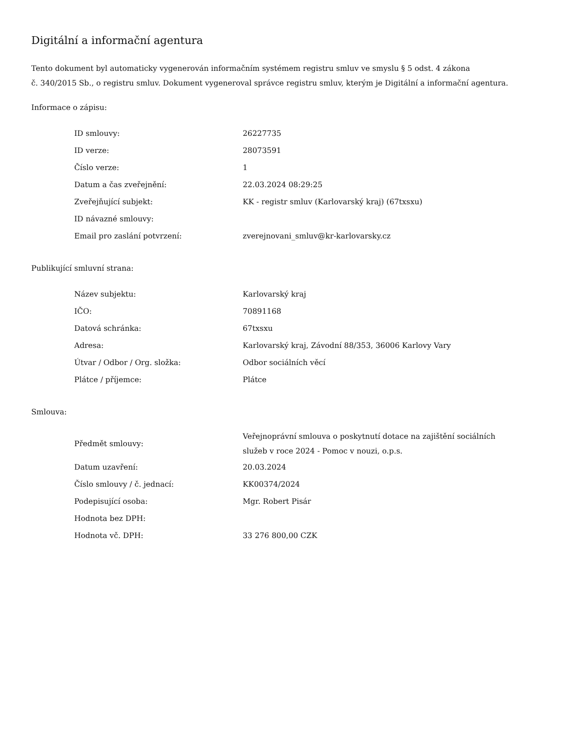Digitální a informační agentura
Tento dokument byl automaticky vygenerován informačním systémem registru smluv ve smyslu § 5 odst. 4 zákona
č. 340/2015 Sb., o registru smluv. Dokument vygeneroval správce registru smluv, kterým je Digitální a informační agentura.
Informace o zápisu:
| ID smlouvy: | 26227735 |
| ID verze: | 28073591 |
| Číslo verze: | 1 |
| Datum a čas zveřejnění: | 22.03.2024 08:29:25 |
| Zveřejňující subjekt: | KK - registr smluv (Karlovarský kraj) (67txsxu) |
| ID návazné smlouvy: | |
| Email pro zaslání potvrzení: | zverejnovani_smluv@kr-karlovarsky.cz |
Publikující smluvní strana:
| Název subjektu: | Karlovarský kraj |
| IČO: | 70891168 |
| Datová schránka: | 67txsxu |
| Adresa: | Karlovarský kraj, Závodní 88/353, 36006 Karlovy Vary |
| Útvar / Odbor / Org. složka: | Odbor sociálních věcí |
| Plátce / příjemce: | Plátce |
Smlouva:
| Předmět smlouvy: | Veřejnoprávní smlouva o poskytnutí dotace na zajištění sociálních služeb v roce 2024 - Pomoc v nouzi, o.p.s. |
| Datum uzavření: | 20.03.2024 |
| Číslo smlouvy / č. jednací: | KK00374/2024 |
| Podepisující osoba: | Mgr. Robert Pisár |
| Hodnota bez DPH: | |
| Hodnota vč. DPH: | 33 276 800,00 CZK |